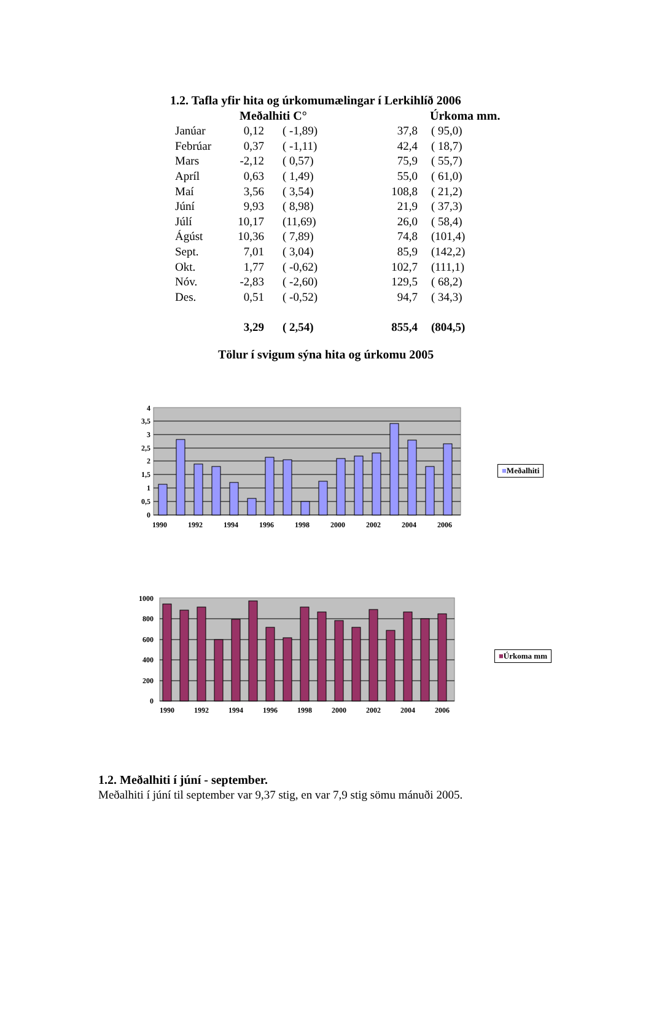1.2. Tafla yfir hita og úrkomumælingar í Lerkihlíð 2006
| | Meðalhiti C° | | Úrkoma mm. | |
| --- | --- | --- | --- | --- |
| Janúar | 0,12 | ( -1,89) | 37,8 | ( 95,0) |
| Febrúar | 0,37 | ( -1,11) | 42,4 | ( 18,7) |
| Mars | -2,12 | ( 0,57) | 75,9 | ( 55,7) |
| Apríl | 0,63 | ( 1,49) | 55,0 | ( 61,0) |
| Maí | 3,56 | ( 3,54) | 108,8 | ( 21,2) |
| Júní | 9,93 | ( 8,98) | 21,9 | ( 37,3) |
| Júlí | 10,17 | (11,69) | 26,0 | ( 58,4) |
| Ágúst | 10,36 | ( 7,89) | 74,8 | (101,4) |
| Sept. | 7,01 | ( 3,04) | 85,9 | (142,2) |
| Okt. | 1,77 | ( -0,62) | 102,7 | (111,1) |
| Nóv. | -2,83 | ( -2,60) | 129,5 | ( 68,2) |
| Des. | 0,51 | ( -0,52) | 94,7 | ( 34,3) |
| | 3,29 | ( 2,54) | 855,4 | (804,5) |
Tölur í svigum sýna hita og úrkomu 2005
0
0,5
1
1,5
2
2,5
3
3,5
4
1990
1992
1994
1996
1998
2000
2002
2004
2006
■Meðalhiti
0
200
400
600
800
1000
1990
1992
1994
1996
1998
2000
2002
2004
2006
■Úrkoma mm
1.2. Meðalhiti í júní - september.
Meðalhiti í júní til september var 9,37 stig, en var 7,9 stig sömu mánuði 2005.